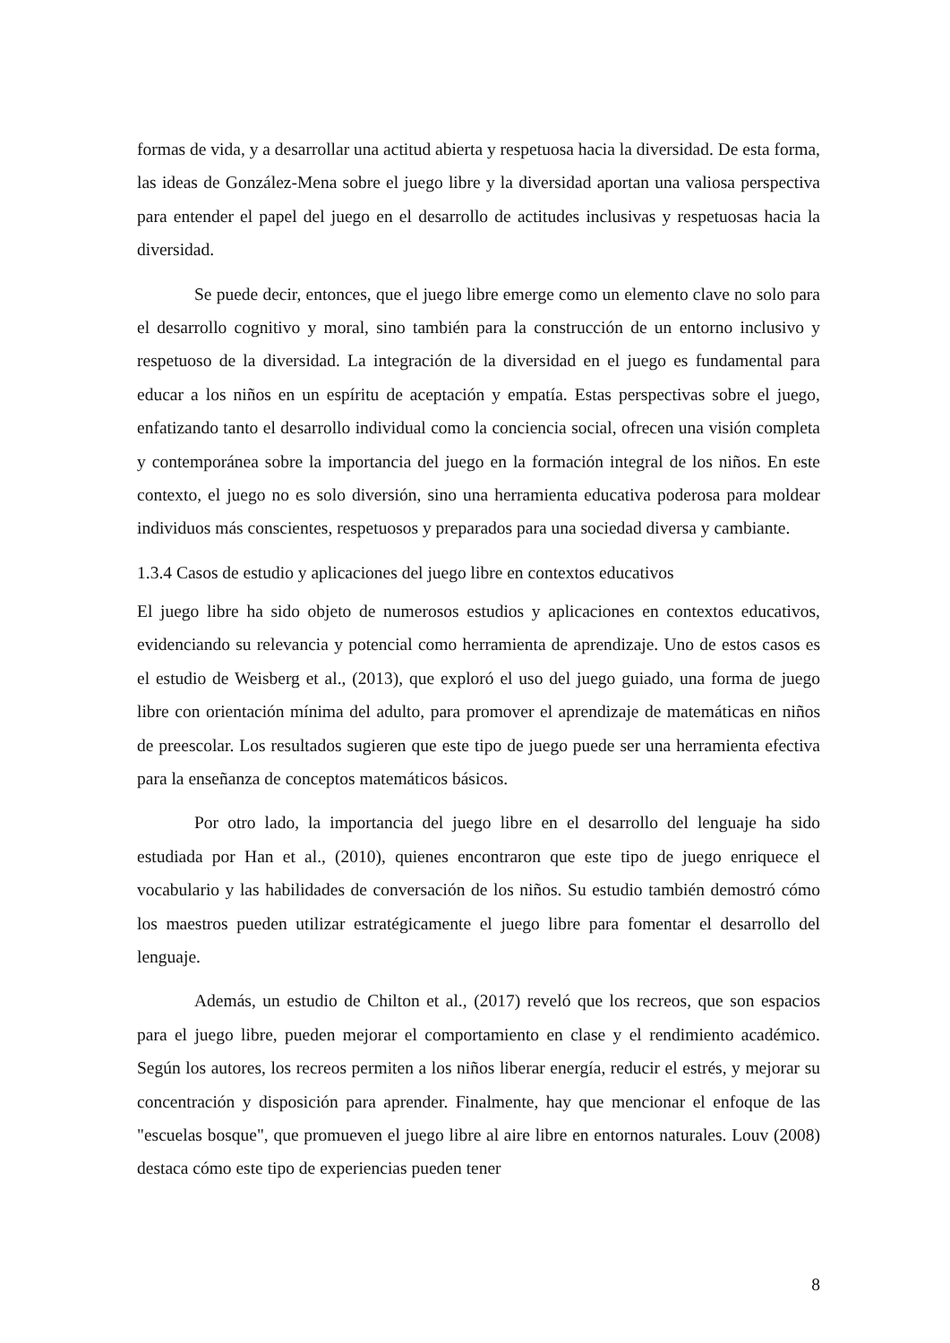formas de vida, y a desarrollar una actitud abierta y respetuosa hacia la diversidad. De esta forma, las ideas de González-Mena sobre el juego libre y la diversidad aportan una valiosa perspectiva para entender el papel del juego en el desarrollo de actitudes inclusivas y respetuosas hacia la diversidad.
Se puede decir, entonces, que el juego libre emerge como un elemento clave no solo para el desarrollo cognitivo y moral, sino también para la construcción de un entorno inclusivo y respetuoso de la diversidad. La integración de la diversidad en el juego es fundamental para educar a los niños en un espíritu de aceptación y empatía. Estas perspectivas sobre el juego, enfatizando tanto el desarrollo individual como la conciencia social, ofrecen una visión completa y contemporánea sobre la importancia del juego en la formación integral de los niños. En este contexto, el juego no es solo diversión, sino una herramienta educativa poderosa para moldear individuos más conscientes, respetuosos y preparados para una sociedad diversa y cambiante.
1.3.4 Casos de estudio y aplicaciones del juego libre en contextos educativos
El juego libre ha sido objeto de numerosos estudios y aplicaciones en contextos educativos, evidenciando su relevancia y potencial como herramienta de aprendizaje. Uno de estos casos es el estudio de Weisberg et al., (2013), que exploró el uso del juego guiado, una forma de juego libre con orientación mínima del adulto, para promover el aprendizaje de matemáticas en niños de preescolar. Los resultados sugieren que este tipo de juego puede ser una herramienta efectiva para la enseñanza de conceptos matemáticos básicos.
Por otro lado, la importancia del juego libre en el desarrollo del lenguaje ha sido estudiada por Han et al., (2010), quienes encontraron que este tipo de juego enriquece el vocabulario y las habilidades de conversación de los niños. Su estudio también demostró cómo los maestros pueden utilizar estratégicamente el juego libre para fomentar el desarrollo del lenguaje.
Además, un estudio de Chilton et al., (2017) reveló que los recreos, que son espacios para el juego libre, pueden mejorar el comportamiento en clase y el rendimiento académico. Según los autores, los recreos permiten a los niños liberar energía, reducir el estrés, y mejorar su concentración y disposición para aprender. Finalmente, hay que mencionar el enfoque de las "escuelas bosque", que promueven el juego libre al aire libre en entornos naturales. Louv (2008) destaca cómo este tipo de experiencias pueden tener
8